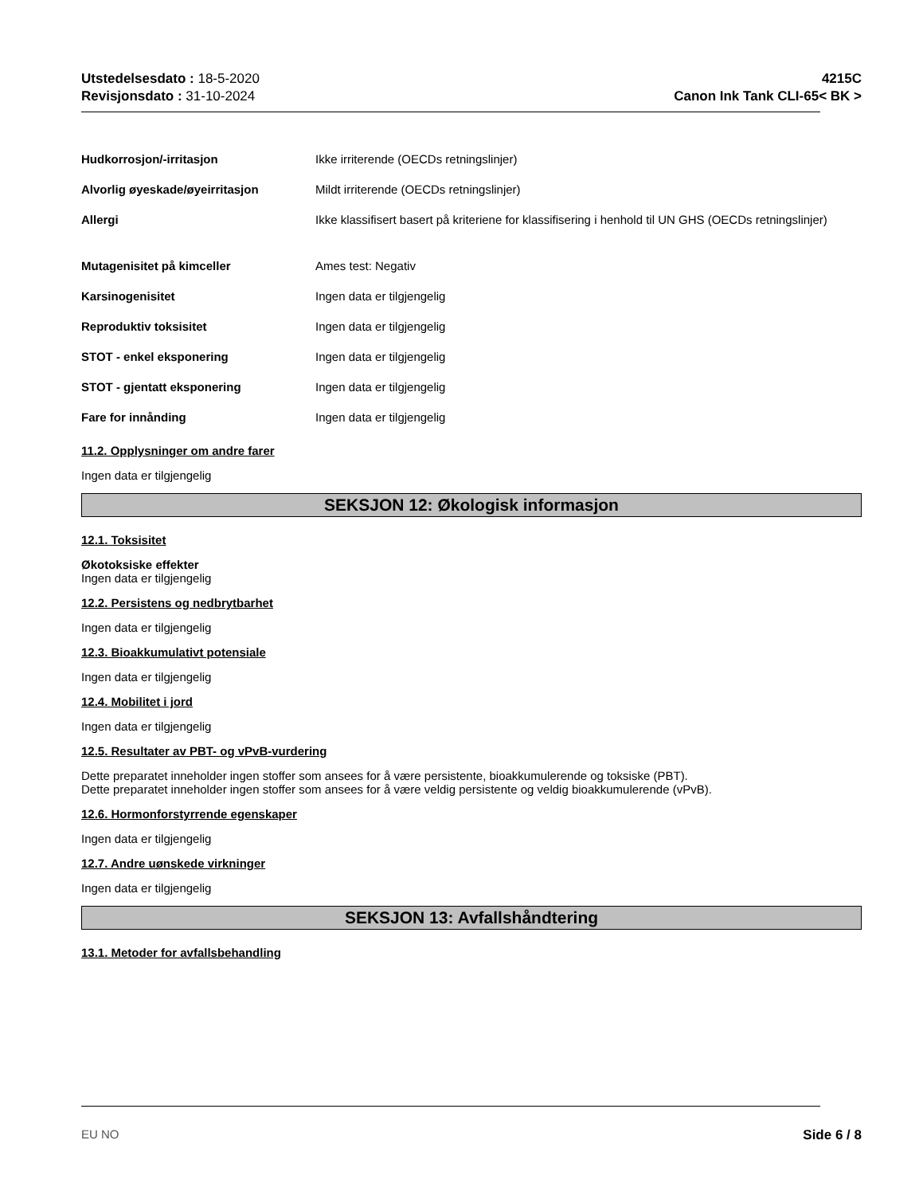Utstedelsesdato : 18-5-2020
Revisjonsdato : 31-10-2024
4215C
Canon Ink Tank CLI-65< BK >
Hudkorrosjon/-irritasjon Ikke irriterende (OECDs retningslinjer)
Alvorlig øyeskade/øyeirritasjon Mildt irriterende (OECDs retningslinjer)
Allergi Ikke klassifisert basert på kriteriene for klassifisering i henhold til UN GHS (OECDs retningslinjer)
Mutagenisitet på kimceller Ames test: Negativ
Karsinogenisitet Ingen data er tilgjengelig
Reproduktiv toksisitet Ingen data er tilgjengelig
STOT - enkel eksponering Ingen data er tilgjengelig
STOT - gjentatt eksponering Ingen data er tilgjengelig
Fare for innånding Ingen data er tilgjengelig
11.2. Opplysninger om andre farer
Ingen data er tilgjengelig
SEKSJON 12: Økologisk informasjon
12.1. Toksisitet
Økotoksiske effekter
Ingen data er tilgjengelig
12.2. Persistens og nedbrytbarhet
Ingen data er tilgjengelig
12.3. Bioakkumulativt potensiale
Ingen data er tilgjengelig
12.4. Mobilitet i jord
Ingen data er tilgjengelig
12.5. Resultater av PBT- og vPvB-vurdering
Dette preparatet inneholder ingen stoffer som ansees for å være persistente, bioakkumulerende og toksiske (PBT).
Dette preparatet inneholder ingen stoffer som ansees for å være veldig persistente og veldig bioakkumulerende (vPvB).
12.6. Hormonforstyrrende egenskaper
Ingen data er tilgjengelig
12.7. Andre uønskede virkninger
Ingen data er tilgjengelig
SEKSJON 13: Avfallshåndtering
13.1. Metoder for avfallsbehandling
EU NO Side 6 / 8